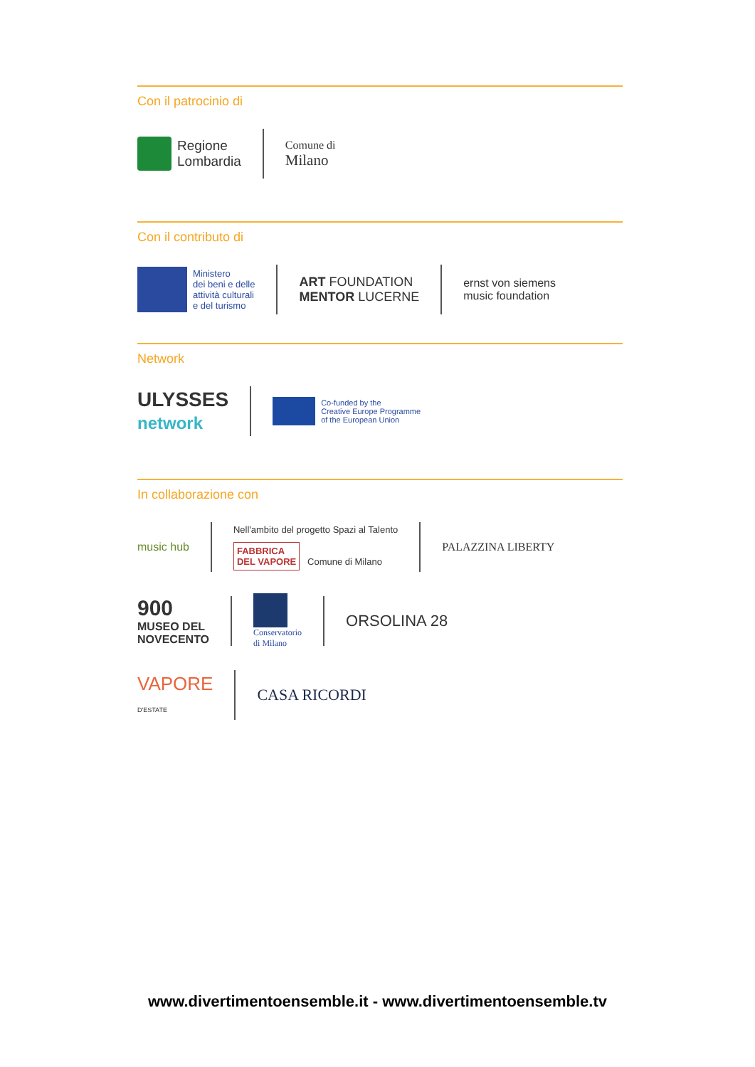Con il patrocinio di
Regione
Lombardia
Comune di
Milano
Con il contributo di
Ministero
dei beni e delle
attività culturali
e del turismo
ART FOUNDATION
MENTOR LUCERNE
ernst von siemens
music foundation
Network
ULYSSES
network
Co-funded by the
Creative Europe Programme
of the European Union
In collaborazione con
music hub
Nell'ambito del progetto Spazi al Talento
FABBRICA
DEL VAPORE Comune di Milano
PALAZZINA LIBERTY
900
MUSEO DEL
NOVECENTO
Conservatorio
di Milano
ORSOLINA 28
VAPORE
D'ESTATE
CASA RICORDI
www.divertimentoensemble.it - www.divertimentoensemble.tv